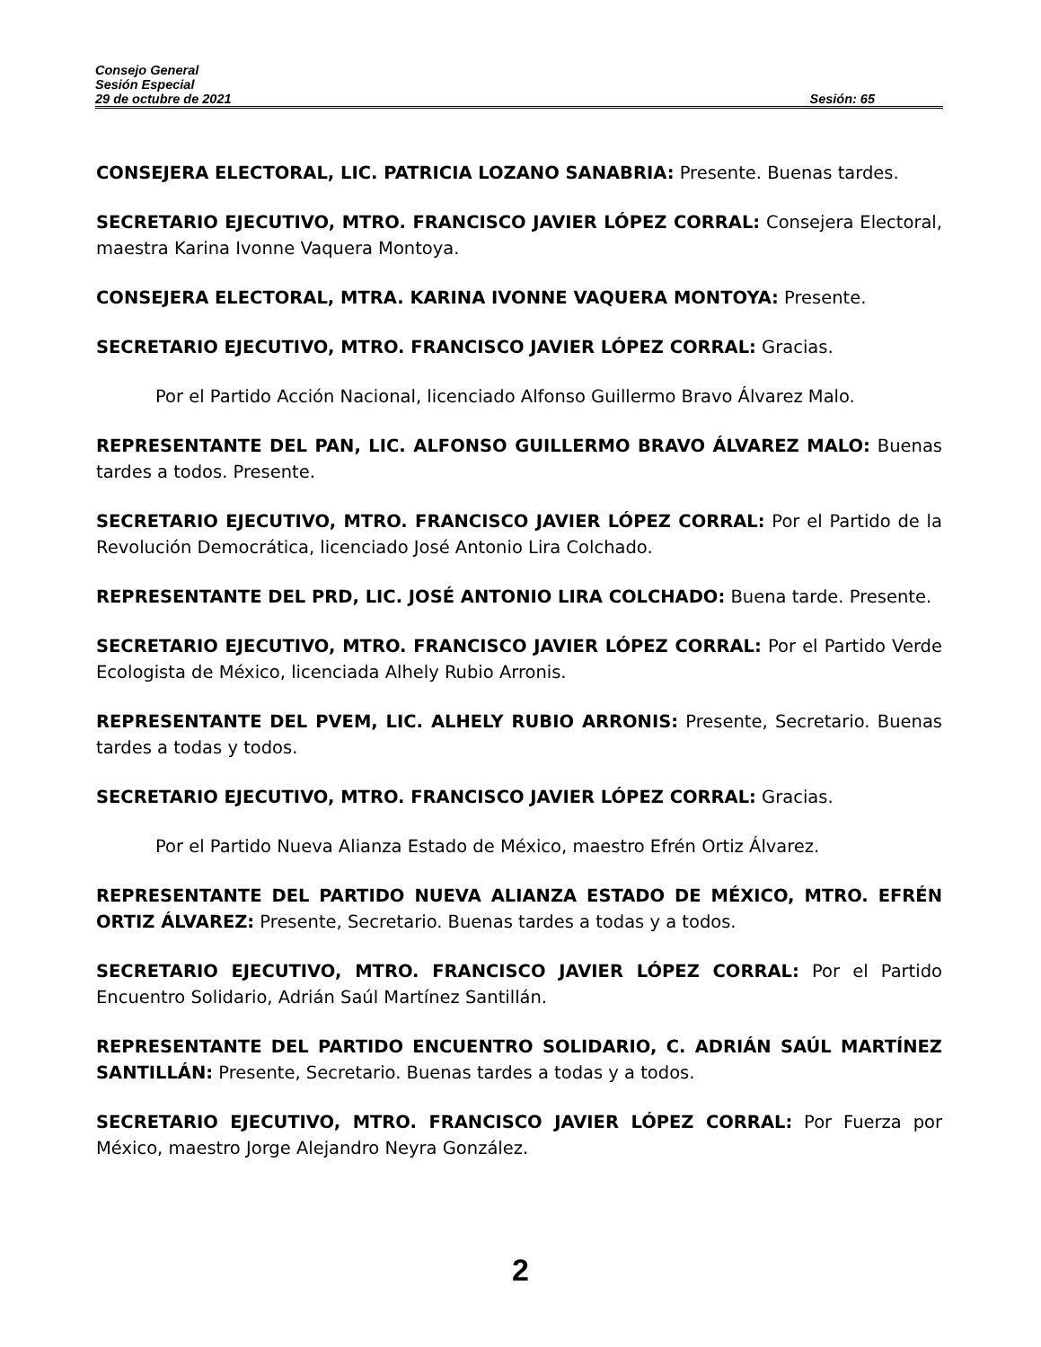Consejo General
Sesión Especial
29 de octubre de 2021 Sesión: 65
CONSEJERA ELECTORAL, LIC. PATRICIA LOZANO SANABRIA: Presente. Buenas tardes.
SECRETARIO EJECUTIVO, MTRO. FRANCISCO JAVIER LÓPEZ CORRAL: Consejera Electoral, maestra Karina Ivonne Vaquera Montoya.
CONSEJERA ELECTORAL, MTRA. KARINA IVONNE VAQUERA MONTOYA: Presente.
SECRETARIO EJECUTIVO, MTRO. FRANCISCO JAVIER LÓPEZ CORRAL: Gracias.
Por el Partido Acción Nacional, licenciado Alfonso Guillermo Bravo Álvarez Malo.
REPRESENTANTE DEL PAN, LIC. ALFONSO GUILLERMO BRAVO ÁLVAREZ MALO: Buenas tardes a todos. Presente.
SECRETARIO EJECUTIVO, MTRO. FRANCISCO JAVIER LÓPEZ CORRAL: Por el Partido de la Revolución Democrática, licenciado José Antonio Lira Colchado.
REPRESENTANTE DEL PRD, LIC. JOSÉ ANTONIO LIRA COLCHADO: Buena tarde. Presente.
SECRETARIO EJECUTIVO, MTRO. FRANCISCO JAVIER LÓPEZ CORRAL: Por el Partido Verde Ecologista de México, licenciada Alhely Rubio Arronis.
REPRESENTANTE DEL PVEM, LIC. ALHELY RUBIO ARRONIS: Presente, Secretario. Buenas tardes a todas y todos.
SECRETARIO EJECUTIVO, MTRO. FRANCISCO JAVIER LÓPEZ CORRAL: Gracias.
Por el Partido Nueva Alianza Estado de México, maestro Efrén Ortiz Álvarez.
REPRESENTANTE DEL PARTIDO NUEVA ALIANZA ESTADO DE MÉXICO, MTRO. EFRÉN ORTIZ ÁLVAREZ: Presente, Secretario. Buenas tardes a todas y a todos.
SECRETARIO EJECUTIVO, MTRO. FRANCISCO JAVIER LÓPEZ CORRAL: Por el Partido Encuentro Solidario, Adrián Saúl Martínez Santillán.
REPRESENTANTE DEL PARTIDO ENCUENTRO SOLIDARIO, C. ADRIÁN SAÚL MARTÍNEZ SANTILLÁN: Presente, Secretario. Buenas tardes a todas y a todos.
SECRETARIO EJECUTIVO, MTRO. FRANCISCO JAVIER LÓPEZ CORRAL: Por Fuerza por México, maestro Jorge Alejandro Neyra González.
2